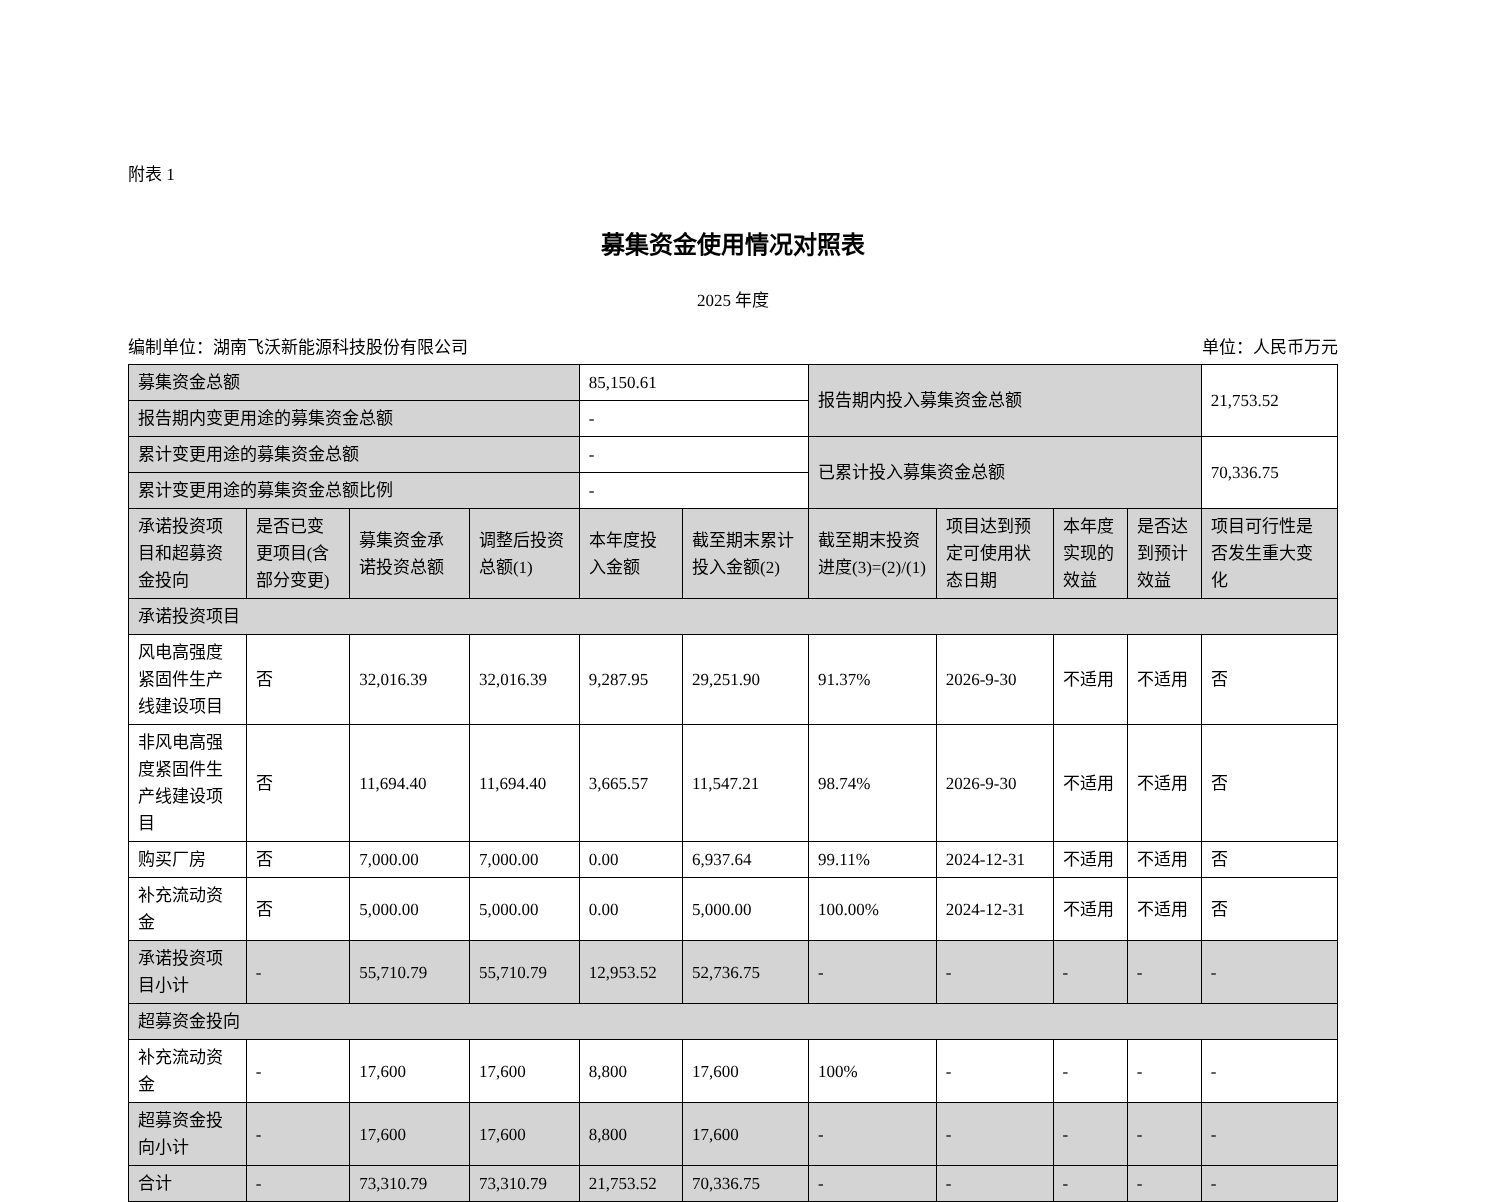附表 1
募集资金使用情况对照表
2025 年度
编制单位：湖南飞沃新能源科技股份有限公司 单位：人民币万元
| 募集资金总额 | | | | 85,150.61 | | 报告期内投入募集资金总额 | | | | 21,753.52 |
| 报告期内变更用途的募集资金总额 | | | | - | | | | | | |
| 累计变更用途的募集资金总额 | | | | - | | 已累计投入募集资金总额 | | | | 70,336.75 |
| 累计变更用途的募集资金总额比例 | | | | - | | | | | | |
| 承诺投资项目和超募资金投向 | 是否已变更项目(含部分变更) | 募集资金承诺投资总额 | 调整后投资总额(1) | 本年度投入金额 | 截至期末累计投入金额(2) | 截至期末投资进度(3)=(2)/(1) | 项目达到预定可使用状态日期 | 本年度实现的效益 | 是否达到预计效益 | 项目可行性是否发生重大变化 |
| 承诺投资项目 | | | | | | | | | | |
| 风电高强度紧固件生产线建设项目 | 否 | 32,016.39 | 32,016.39 | 9,287.95 | 29,251.90 | 91.37% | 2026-9-30 | 不适用 | 不适用 | 否 |
| 非风电高强度紧固件生产线建设项目 | 否 | 11,694.40 | 11,694.40 | 3,665.57 | 11,547.21 | 98.74% | 2026-9-30 | 不适用 | 不适用 | 否 |
| 购买厂房 | 否 | 7,000.00 | 7,000.00 | 0.00 | 6,937.64 | 99.11% | 2024-12-31 | 不适用 | 不适用 | 否 |
| 补充流动资金 | 否 | 5,000.00 | 5,000.00 | 0.00 | 5,000.00 | 100.00% | 2024-12-31 | 不适用 | 不适用 | 否 |
| 承诺投资项目小计 | - | 55,710.79 | 55,710.79 | 12,953.52 | 52,736.75 | - | - | - | - | - |
| 超募资金投向 | | | | | | | | | | |
| 补充流动资金 | - | 17,600 | 17,600 | 8,800 | 17,600 | 100% | - | - | - | - |
| 超募资金投向小计 | - | 17,600 | 17,600 | 8,800 | 17,600 | - | - | - | - | - |
| 合计 | - | 73,310.79 | 73,310.79 | 21,753.52 | 70,336.75 | - | - | - | - | - |